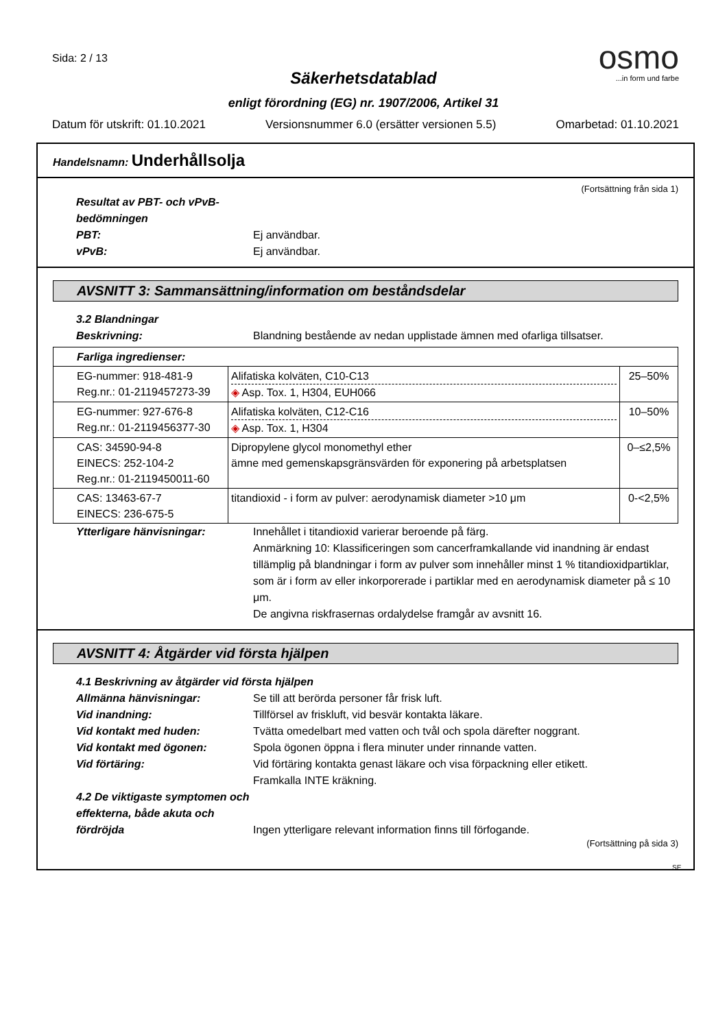Sida: 2 / 13
osmo
...in form und farbe
Säkerhetsdatablad
enligt förordning (EG) nr. 1907/2006, Artikel 31
Datum för utskrift: 01.10.2021 Versionsnummer 6.0 (ersätter versionen 5.5) Omarbetad: 01.10.2021
Handelsnamn: Underhållsolja
(Fortsättning från sida 1)
Resultat av PBT- och vPvB-bedömningen
PBT: Ej användbar.
vPvB: Ej användbar.
AVSNITT 3: Sammansättning/information om beståndsdelar
3.2 Blandningar
Beskrivning: Blandning bestående av nedan upplistade ämnen med ofarliga tillsatser.
| Farliga ingredienser: | | |
| EG-nummer: 918-481-9 Reg.nr.: 01-2119457273-39 | Alifatiska kolväten, C10-C13 ◈ Asp. Tox. 1, H304, EUH066 | 25–50% |
| EG-nummer: 927-676-8 Reg.nr.: 01-2119456377-30 | Alifatiska kolväten, C12-C16 ◈ Asp. Tox. 1, H304 | 10–50% |
| CAS: 34590-94-8 EINECS: 252-104-2 Reg.nr.: 01-2119450011-60 | Dipropylene glycol monomethyl ether ämne med gemenskapsgränsvärden för exponering på arbetsplatsen | 0–≤2,5% |
| CAS: 13463-67-7 EINECS: 236-675-5 | titandioxid - i form av pulver: aerodynamisk diameter >10 μm | 0-<2,5% |
Ytterligare hänvisningar: Innehållet i titandioxid varierar beroende på färg.
Anmärkning 10: Klassificeringen som cancerframkallande vid inandning är endast tillämplig på blandningar i form av pulver som innehåller minst 1 % titandioxidpartiklar, som är i form av eller inkorporerade i partiklar med en aerodynamisk diameter på ≤ 10 μm.
De angivna riskfrasernas ordalydelse framgår av avsnitt 16.
AVSNITT 4: Åtgärder vid första hjälpen
4.1 Beskrivning av åtgärder vid första hjälpen
Allmänna hänvisningar: Se till att berörda personer får frisk luft.
Vid inandning: Tillförsel av friskluft, vid besvär kontakta läkare.
Vid kontakt med huden: Tvätta omedelbart med vatten och tvål och spola därefter noggrant.
Vid kontakt med ögonen: Spola ögonen öppna i flera minuter under rinnande vatten.
Vid förtäring: Vid förtäring kontakta genast läkare och visa förpackning eller etikett.
Framkalla INTE kräkning.
4.2 De viktigaste symptomen och effekterna, både akuta och fördröjda
Ingen ytterligare relevant information finns till förfogande.
(Fortsättning på sida 3)
SE